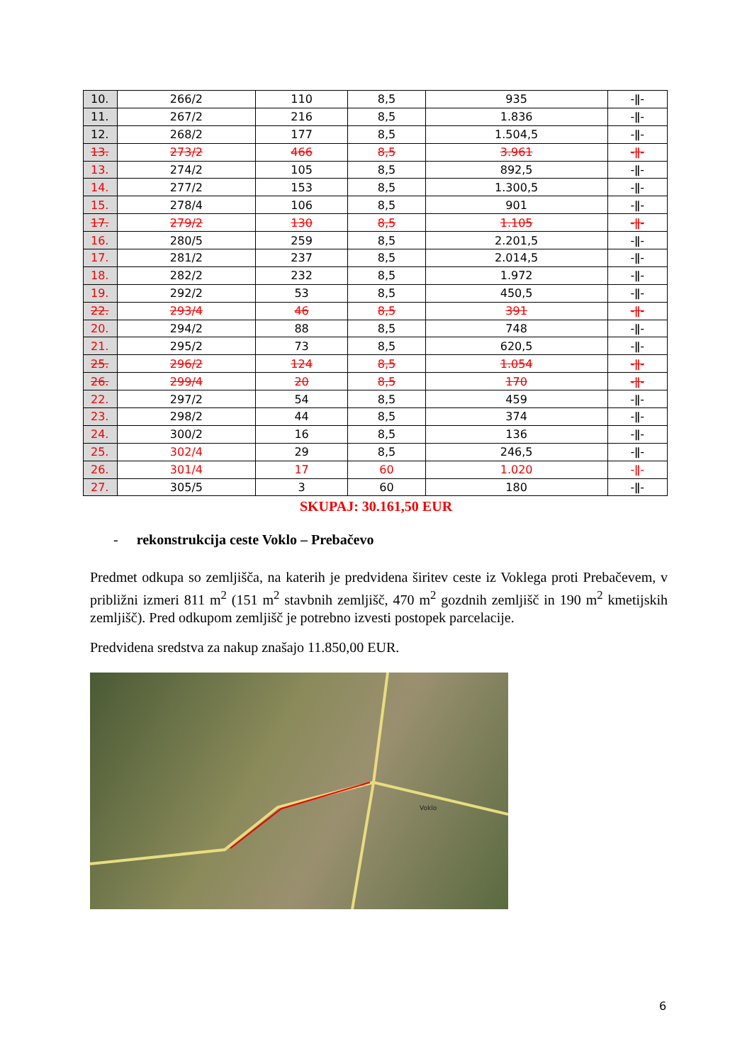| 10. | 266/2 | 110 | 8,5 | 935 | -ǁ- |
| 11. | 267/2 | 216 | 8,5 | 1.836 | -ǁ- |
| 12. | 268/2 | 177 | 8,5 | 1.504,5 | -ǁ- |
| 13. | 273/2 | 466 | 8,5 | 3.961 | -ǁ- |
| 13. | 274/2 | 105 | 8,5 | 892,5 | -ǁ- |
| 14. | 277/2 | 153 | 8,5 | 1.300,5 | -ǁ- |
| 15. | 278/4 | 106 | 8,5 | 901 | -ǁ- |
| 17. | 279/2 | 130 | 8,5 | 1.105 | -ǁ- |
| 16. | 280/5 | 259 | 8,5 | 2.201,5 | -ǁ- |
| 17. | 281/2 | 237 | 8,5 | 2.014,5 | -ǁ- |
| 18. | 282/2 | 232 | 8,5 | 1.972 | -ǁ- |
| 19. | 292/2 | 53 | 8,5 | 450,5 | -ǁ- |
| 22. | 293/4 | 46 | 8,5 | 391 | -ǁ- |
| 20. | 294/2 | 88 | 8,5 | 748 | -ǁ- |
| 21. | 295/2 | 73 | 8,5 | 620,5 | -ǁ- |
| 25. | 296/2 | 124 | 8,5 | 1.054 | -ǁ- |
| 26. | 299/4 | 20 | 8,5 | 170 | -ǁ- |
| 22. | 297/2 | 54 | 8,5 | 459 | -ǁ- |
| 23. | 298/2 | 44 | 8,5 | 374 | -ǁ- |
| 24. | 300/2 | 16 | 8,5 | 136 | -ǁ- |
| 25. | 302/4 | 29 | 8,5 | 246,5 | -ǁ- |
| 26. | 301/4 | 17 | 60 | 1.020 | -ǁ- |
| 27. | 305/5 | 3 | 60 | 180 | -ǁ- |
SKUPAJ: 30.161,50 EUR
- rekonstrukcija ceste Voklo – Prebačevo
Predmet odkupa so zemljišča, na katerih je predvidena širitev ceste iz Voklega proti Prebačevem, v približni izmeri 811 m<sup>2</sup> (151 m<sup>2</sup> stavbnih zemljišč, 470 m<sup>2</sup> gozdnih zemljišč in 190 m<sup>2</sup> kmetijskih zemljišč). Pred odkupom zemljišč je potrebno izvesti postopek parcelacije.
Predvidena sredstva za nakup znašajo 11.850,00 EUR.
Voklo
6